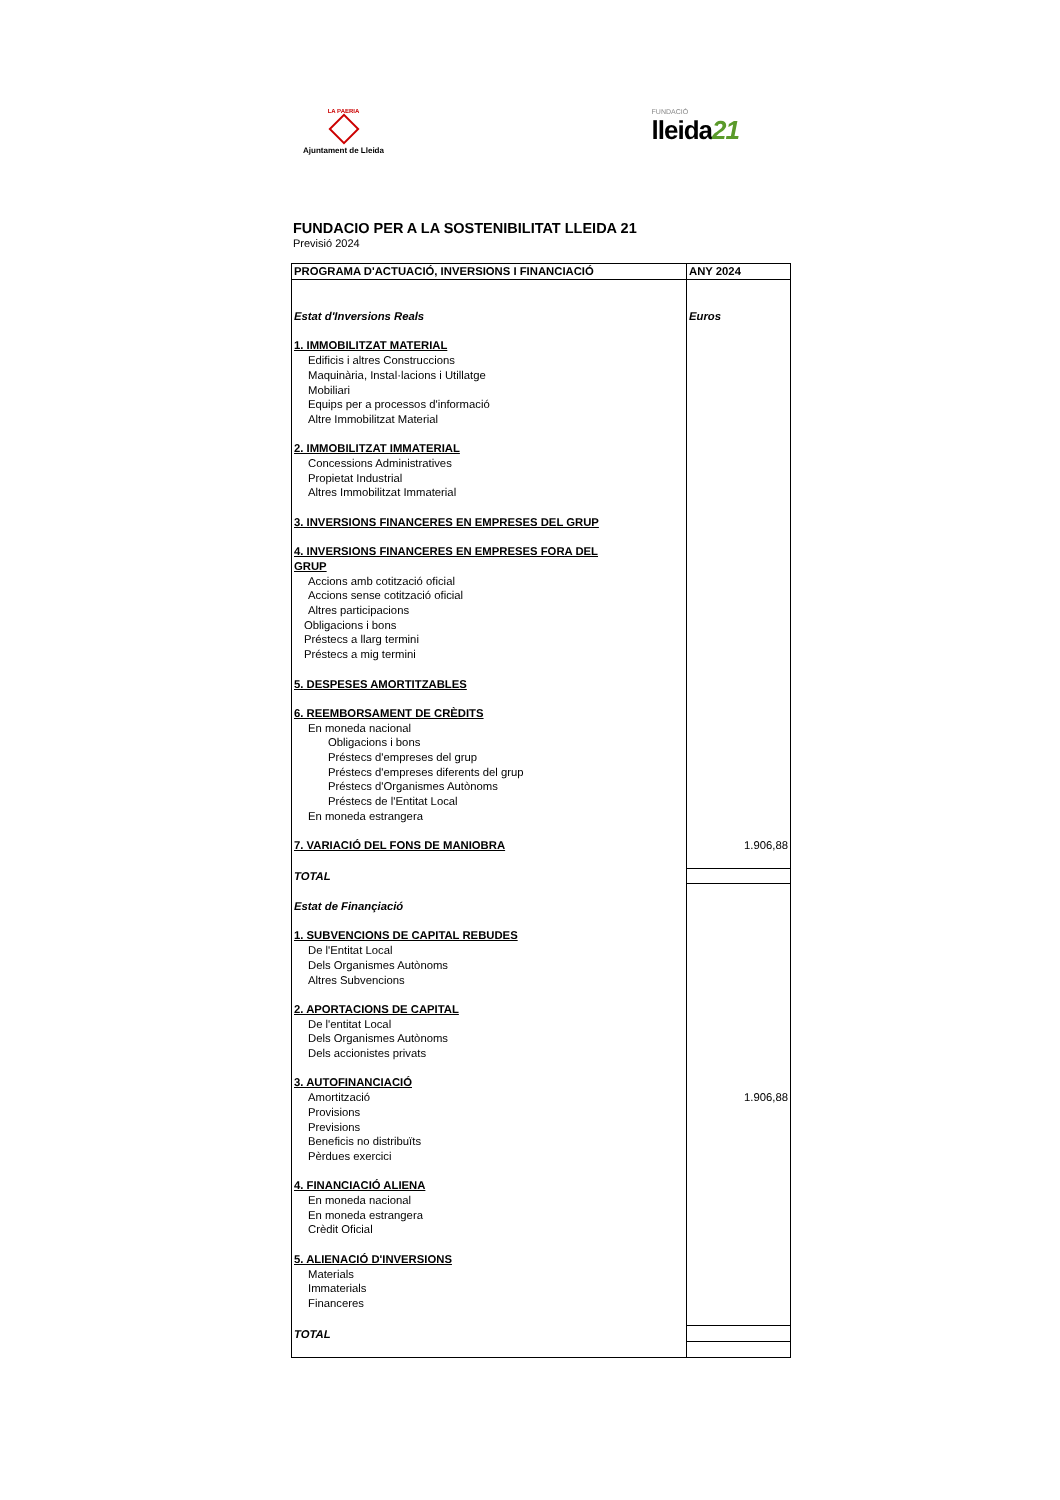LA PAERIA
Ajuntament de Lleida
FUNDACIÓ
lleida21
FUNDACIO PER A LA SOSTENIBILITAT LLEIDA 21
Previsió 2024
| PROGRAMA D'ACTUACIÓ, INVERSIONS I FINANCIACIÓ | ANY 2024 |
| --- | --- |
| Estat d'Inversions Reals | Euros |
| 1. IMMOBILITZAT MATERIAL | |
| Edificis i altres Construccions | |
| Maquinària, Instal·lacions i Utillatge | |
| Mobiliari | |
| Equips per a processos d'informació | |
| Altre Immobilitzat Material | |
| 2. IMMOBILITZAT IMMATERIAL | |
| Concessions Administratives | |
| Propietat Industrial | |
| Altres Immobilitzat Immaterial | |
| 3. INVERSIONS FINANCERES EN EMPRESES DEL GRUP | |
| 4. INVERSIONS FINANCERES EN EMPRESES FORA DEL | |
| GRUP | |
| Accions amb cotització oficial | |
| Accions sense cotització oficial | |
| Altres participacions | |
| Obligacions i bons | |
| Préstecs a llarg termini | |
| Préstecs a mig termini | |
| 5. DESPESES AMORTITZABLES | |
| 6. REEMBORSAMENT DE CRÈDITS | |
| En moneda nacional | |
| Obligacions i bons | |
| Préstecs d'empreses del grup | |
| Préstecs d'empreses diferents del grup | |
| Préstecs d'Organismes Autònoms | |
| Préstecs de l'Entitat Local | |
| En moneda estrangera | |
| 7. VARIACIÓ DEL FONS DE MANIOBRA | 1.906,88 |
| TOTAL | |
| Estat de Finançiació | |
| 1. SUBVENCIONS DE CAPITAL REBUDES | |
| De l'Entitat Local | |
| Dels Organismes Autònoms | |
| Altres Subvencions | |
| 2. APORTACIONS DE CAPITAL | |
| De l'entitat Local | |
| Dels Organismes Autònoms | |
| Dels accionistes privats | |
| 3. AUTOFINANCIACIÓ | |
| Amortització | 1.906,88 |
| Provisions | |
| Previsions | |
| Beneficis no distribuïts | |
| Pèrdues exercici | |
| 4. FINANCIACIÓ ALIENA | |
| En moneda nacional | |
| En moneda estrangera | |
| Crèdit Oficial | |
| 5. ALIENACIÓ D'INVERSIONS | |
| Materials | |
| Immaterials | |
| Financeres | |
| TOTAL | |